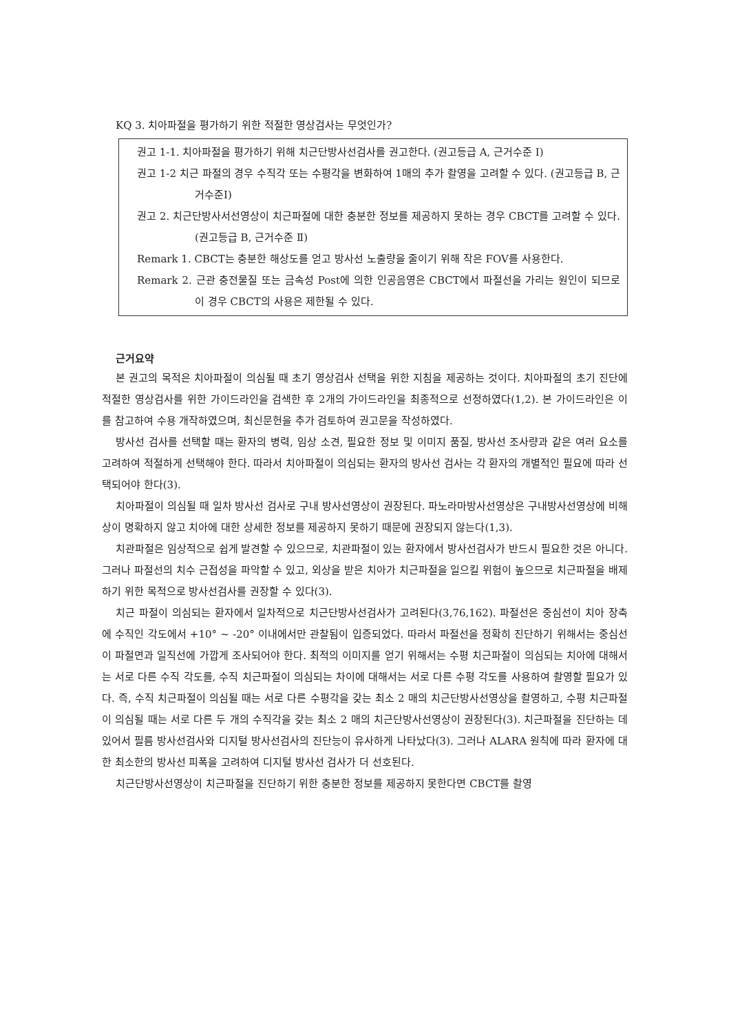KQ 3. 치아파절을 평가하기 위한 적절한 영상검사는 무엇인가?
권고 1-1. 치아파절을 평가하기 위해 치근단방사선검사를 권고한다. (권고등급 A, 근거수준 Ⅰ)
권고 1-2 치근 파절의 경우 수직각 또는 수평각을 변화하여 1매의 추가 촬영을 고려할 수 있다. (권고등급 B, 근거수준Ⅰ)
권고 2. 치근단방사서선영상이 치근파절에 대한 충분한 정보를 제공하지 못하는 경우 CBCT를 고려할 수 있다. (권고등급 B, 근거수준 Ⅱ)
Remark 1. CBCT는 충분한 해상도를 얻고 방사선 노출량을 줄이기 위해 작은 FOV를 사용한다.
Remark 2. 근관 충전물질 또는 금속성 Post에 의한 인공음영은 CBCT에서 파절선을 가리는 원인이 되므로 이 경우 CBCT의 사용은 제한될 수 있다.
근거요약
본 권고의 목적은 치아파절이 의심될 때 초기 영상검사 선택을 위한 지침을 제공하는 것이다. 치아파절의 초기 진단에 적절한 영상검사를 위한 가이드라인을 검색한 후 2개의 가이드라인을 최종적으로 선정하였다(1,2). 본 가이드라인은 이를 참고하여 수용 개작하였으며, 최신문헌을 추가 검토하여 권고문을 작성하였다.
방사선 검사를 선택할 때는 환자의 병력, 임상 소견, 필요한 정보 및 이미지 품질, 방사선 조사량과 같은 여러 요소를 고려하여 적절하게 선택해야 한다. 따라서 치아파절이 의심되는 환자의 방사선 검사는 각 환자의 개별적인 필요에 따라 선택되어야 한다(3).
치아파절이 의심될 때 일차 방사선 검사로 구내 방사선영상이 권장된다. 파노라마방사선영상은 구내방사선영상에 비해 상이 명확하지 않고 치아에 대한 상세한 정보를 제공하지 못하기 때문에 권장되지 않는다(1,3).
치관파절은 임상적으로 쉽게 발견할 수 있으므로, 치관파절이 있는 환자에서 방사선검사가 반드시 필요한 것은 아니다. 그러나 파절선의 치수 근접성을 파악할 수 있고, 외상을 받은 치아가 치근파절을 일으킬 위험이 높으므로 치근파절을 배제하기 위한 목적으로 방사선검사를 권장할 수 있다(3).
치근 파절이 의심되는 환자에서 일차적으로 치근단방사선검사가 고려된다(3,76,162). 파절선은 중심선이 치아 장축에 수직인 각도에서 +10° ~ -20° 이내에서만 관찰됨이 입증되었다. 따라서 파절선을 정확히 진단하기 위해서는 중심선이 파절면과 일직선에 가깝게 조사되어야 한다. 최적의 이미지를 얻기 위해서는 수평 치근파절이 의심되는 치아에 대해서는 서로 다른 수직 각도를, 수직 치근파절이 의심되는 차이에 대해서는 서로 다른 수평 각도를 사용하여 촬영할 필요가 있다. 즉, 수직 치근파절이 의심될 때는 서로 다른 수평각을 갖는 최소 2 매의 치근단방사선영상을 촬영하고, 수평 치근파절이 의심될 때는 서로 다른 두 개의 수직각을 갖는 최소 2 매의 치근단방사선영상이 권장된다(3). 치근파절을 진단하는 데 있어서 필름 방사선검사와 디지털 방사선검사의 진단능이 유사하게 나타났다(3). 그러나 ALARA 원칙에 따라 환자에 대한 최소한의 방사선 피폭을 고려하여 디지털 방사선 검사가 더 선호된다.
치근단방사선영상이 치근파절을 진단하기 위한 충분한 정보를 제공하지 못한다면 CBCT를 촬영